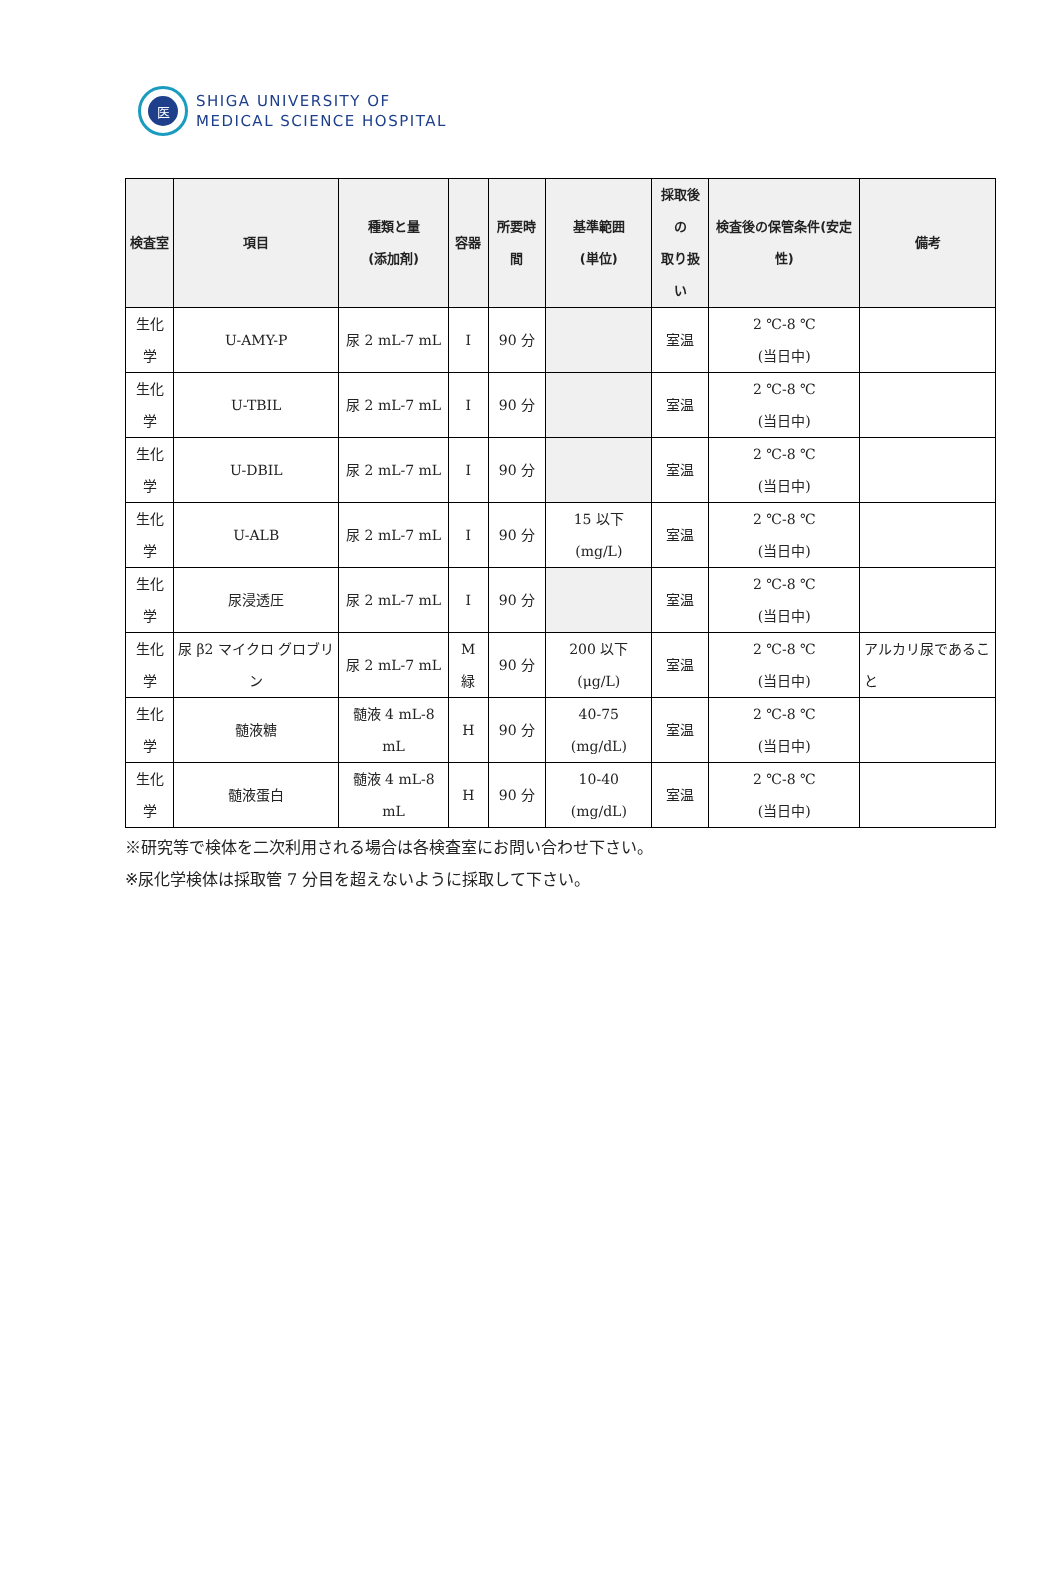医
SHIGA UNIVERSITY OF
MEDICAL SCIENCE HOSPITAL
| 検査室 | 項目 | 種類と量 (添加剤) | 容器 | 所要時間 | 基準範囲 (単位) | 採取後の 取り扱い | 検査後の保管条件(安定性) | 備考 |
| --- | --- | --- | --- | --- | --- | --- | --- | --- |
| 生化学 | U-AMY-P | 尿 2 mL-7 mL | I | 90 分 | | 室温 | 2 ℃-8 ℃ (当日中) | |
| 生化学 | U-TBIL | 尿 2 mL-7 mL | I | 90 分 | | 室温 | 2 ℃-8 ℃ (当日中) | |
| 生化学 | U-DBIL | 尿 2 mL-7 mL | I | 90 分 | | 室温 | 2 ℃-8 ℃ (当日中) | |
| 生化学 | U-ALB | 尿 2 mL-7 mL | I | 90 分 | 15 以下 (mg/L) | 室温 | 2 ℃-8 ℃ (当日中) | |
| 生化学 | 尿浸透圧 | 尿 2 mL-7 mL | I | 90 分 | | 室温 | 2 ℃-8 ℃ (当日中) | |
| 生化学 | 尿 β2 マイクロ グロブリン | 尿 2 mL-7 mL | M 緑 | 90 分 | 200 以下(μg/L) | 室温 | 2 ℃-8 ℃ (当日中) | アルカリ尿であること |
| 生化学 | 髄液糖 | 髄液 4 mL-8 mL | H | 90 分 | 40-75 (mg/dL) | 室温 | 2 ℃-8 ℃ (当日中) | |
| 生化学 | 髄液蛋白 | 髄液 4 mL-8 mL | H | 90 分 | 10-40 (mg/dL) | 室温 | 2 ℃-8 ℃ (当日中) | |
※研究等で検体を二次利用される場合は各検査室にお問い合わせ下さい。
※尿化学検体は採取管 7 分目を超えないように採取して下さい。